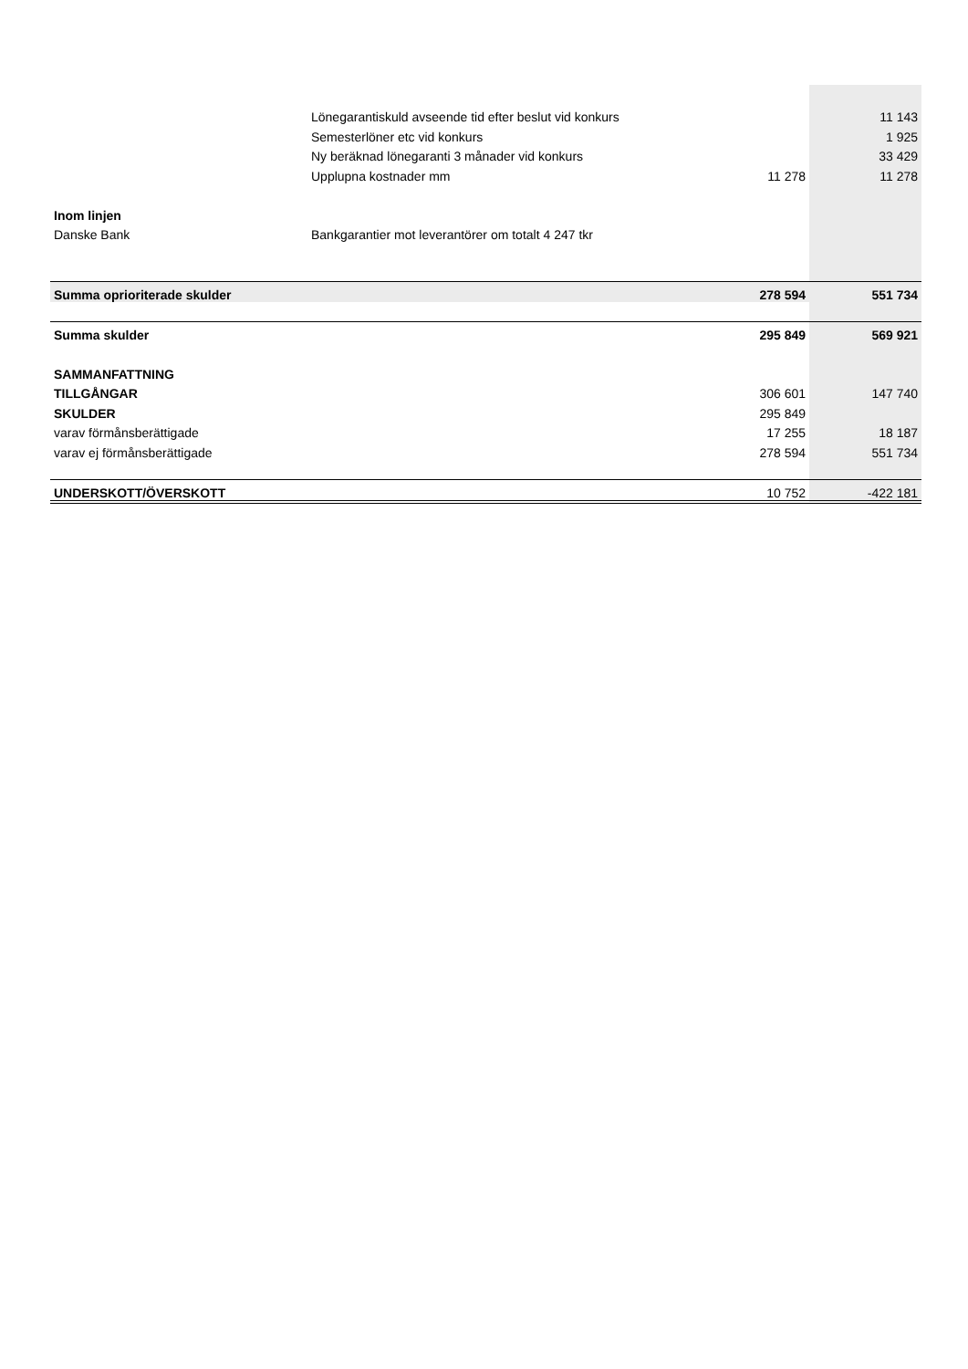| | Lönegarantiskuld avseende tid efter beslut vid konkurs | | 11 143 |
| | Semesterlöner etc vid konkurs | | 1 925 |
| | Ny beräknad lönegaranti 3 månader vid konkurs | | 33 429 |
| | Upplupna kostnader mm | 11 278 | 11 278 |
| Inom linjen | | | |
| Danske Bank | Bankgarantier mot leverantörer om totalt 4 247 tkr | | |
| Summa oprioriterade skulder | | 278 594 | 551 734 |
| Summa skulder | | 295 849 | 569 921 |
| SAMMANFATTNING | | | |
| TILLGÅNGAR | | 306 601 | 147 740 |
| SKULDER | | 295 849 | |
| varav förmånsberättigade | | 17 255 | 18 187 |
| varav ej förmånsberättigade | | 278 594 | 551 734 |
| UNDERSKOTT/ÖVERSKOTT | | 10 752 | -422 181 |